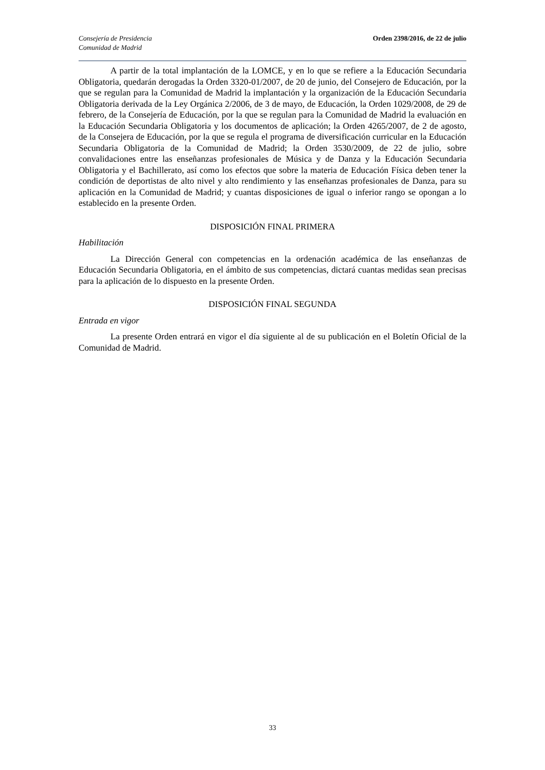Consejería de Presidencia
Comunidad de Madrid
Orden 2398/2016, de 22 de julio
A partir de la total implantación de la LOMCE, y en lo que se refiere a la Educación Secundaria Obligatoria, quedarán derogadas la Orden 3320-01/2007, de 20 de junio, del Consejero de Educación, por la que se regulan para la Comunidad de Madrid la implantación y la organización de la Educación Secundaria Obligatoria derivada de la Ley Orgánica 2/2006, de 3 de mayo, de Educación, la Orden 1029/2008, de 29 de febrero, de la Consejería de Educación, por la que se regulan para la Comunidad de Madrid la evaluación en la Educación Secundaria Obligatoria y los documentos de aplicación; la Orden 4265/2007, de 2 de agosto, de la Consejera de Educación, por la que se regula el programa de diversificación curricular en la Educación Secundaria Obligatoria de la Comunidad de Madrid; la Orden 3530/2009, de 22 de julio, sobre convalidaciones entre las enseñanzas profesionales de Música y de Danza y la Educación Secundaria Obligatoria y el Bachillerato, así como los efectos que sobre la materia de Educación Física deben tener la condición de deportistas de alto nivel y alto rendimiento y las enseñanzas profesionales de Danza, para su aplicación en la Comunidad de Madrid; y cuantas disposiciones de igual o inferior rango se opongan a lo establecido en la presente Orden.
DISPOSICIÓN FINAL PRIMERA
Habilitación
La Dirección General con competencias en la ordenación académica de las enseñanzas de Educación Secundaria Obligatoria, en el ámbito de sus competencias, dictará cuantas medidas sean precisas para la aplicación de lo dispuesto en la presente Orden.
DISPOSICIÓN FINAL SEGUNDA
Entrada en vigor
La presente Orden entrará en vigor el día siguiente al de su publicación en el Boletín Oficial de la Comunidad de Madrid.
33